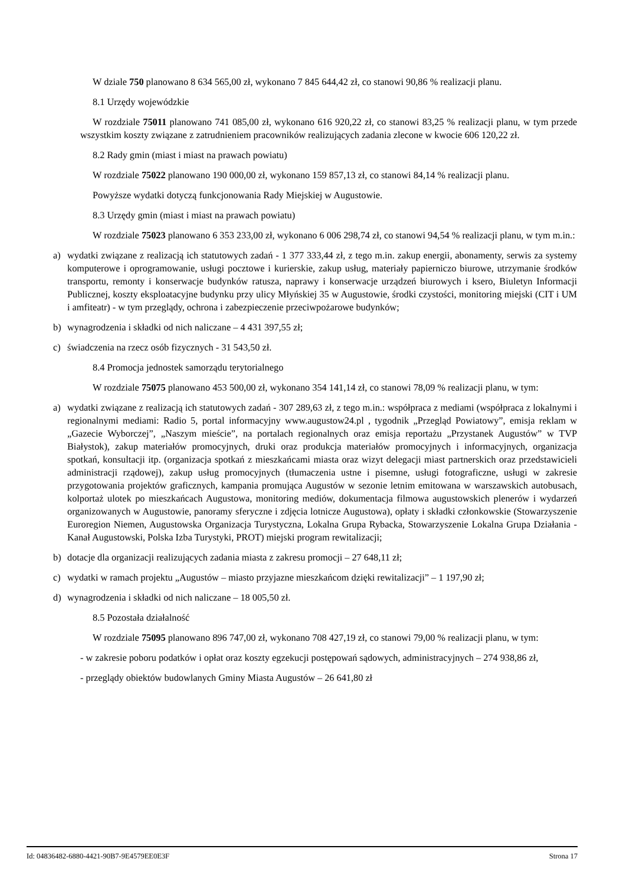W dziale 750 planowano 8 634 565,00 zł, wykonano 7 845 644,42 zł, co stanowi 90,86 % realizacji planu.
8.1 Urzędy wojewódzkie
W rozdziale 75011 planowano 741 085,00 zł, wykonano 616 920,22 zł, co stanowi 83,25 % realizacji planu, w tym przede wszystkim koszty związane z zatrudnieniem pracowników realizujących zadania zlecone w kwocie 606 120,22 zł.
8.2 Rady gmin (miast i miast na prawach powiatu)
W rozdziale 75022 planowano 190 000,00 zł, wykonano 159 857,13 zł, co stanowi 84,14 % realizacji planu.
Powyższe wydatki dotyczą funkcjonowania Rady Miejskiej w Augustowie.
8.3 Urzędy gmin (miast i miast na prawach powiatu)
W rozdziale 75023 planowano 6 353 233,00 zł, wykonano 6 006 298,74 zł, co stanowi 94,54 % realizacji planu, w tym m.in.:
a) wydatki związane z realizacją ich statutowych zadań - 1 377 333,44 zł, z tego m.in. zakup energii, abonamenty, serwis za systemy komputerowe i oprogramowanie, usługi pocztowe i kurierskie, zakup usług, materiały papierniczo biurowe, utrzymanie środków transportu, remonty i konserwacje budynków ratusza, naprawy i konserwacje urządzeń biurowych i ksero, Biuletyn Informacji Publicznej, koszty eksploatacyjne budynku przy ulicy Młyńskiej 35 w Augustowie, środki czystości, monitoring miejski (CIT i UM i amfiteatr) - w tym przeglądy, ochrona i zabezpieczenie przeciwpożarowe budynków;
b) wynagrodzenia i składki od nich naliczane – 4 431 397,55 zł;
c) świadczenia na rzecz osób fizycznych - 31 543,50 zł.
8.4 Promocja jednostek samorządu terytorialnego
W rozdziale 75075 planowano 453 500,00 zł, wykonano 354 141,14 zł, co stanowi 78,09 % realizacji planu, w tym:
a) wydatki związane z realizacją ich statutowych zadań - 307 289,63 zł, z tego m.in.: współpraca z mediami (współpraca z lokalnymi i regionalnymi mediami: Radio 5, portal informacyjny www.augustow24.pl , tygodnik „Przegląd Powiatowy”, emisja reklam w „Gazecie Wyborczej”, „Naszym mieście”, na portalach regionalnych oraz emisja reportażu „Przystanek Augustów” w TVP Białystok), zakup materiałów promocyjnych, druki oraz produkcja materiałów promocyjnych i informacyjnych, organizacja spotkań, konsultacji itp. (organizacja spotkań z mieszkańcami miasta oraz wizyt delegacji miast partnerskich oraz przedstawicieli administracji rządowej), zakup usług promocyjnych (tłumaczenia ustne i pisemne, usługi fotograficzne, usługi w zakresie przygotowania projektów graficznych, kampania promująca Augustów w sezonie letnim emitowana w warszawskich autobusach, kolportaż ulotek po mieszkańcach Augustowa, monitoring mediów, dokumentacja filmowa augustowskich plenerów i wydarzeń organizowanych w Augustowie, panoramy sferyczne i zdjęcia lotnicze Augustowa), opłaty i składki członkowskie (Stowarzyszenie Euroregion Niemen, Augustowska Organizacja Turystyczna, Lokalna Grupa Rybacka, Stowarzyszenie Lokalna Grupa Działania - Kanał Augustowski, Polska Izba Turystyki, PROT) miejski program rewitalizacji;
b) dotacje dla organizacji realizujących zadania miasta z zakresu promocji – 27 648,11 zł;
c) wydatki w ramach projektu „Augustów – miasto przyjazne mieszkańcom dzięki rewitalizacji” – 1 197,90 zł;
d) wynagrodzenia i składki od nich naliczane – 18 005,50 zł.
8.5 Pozostała działalność
W rozdziale 75095 planowano 896 747,00 zł, wykonano 708 427,19 zł, co stanowi 79,00 % realizacji planu, w tym:
- w zakresie poboru podatków i opłat oraz koszty egzekucji postępowań sądowych, administracyjnych – 274 938,86 zł,
- przeglądy obiektów budowlanych Gminy Miasta Augustów – 26 641,80 zł
Id: 04836482-6880-4421-90B7-9E4579EE0E3F Strona 17